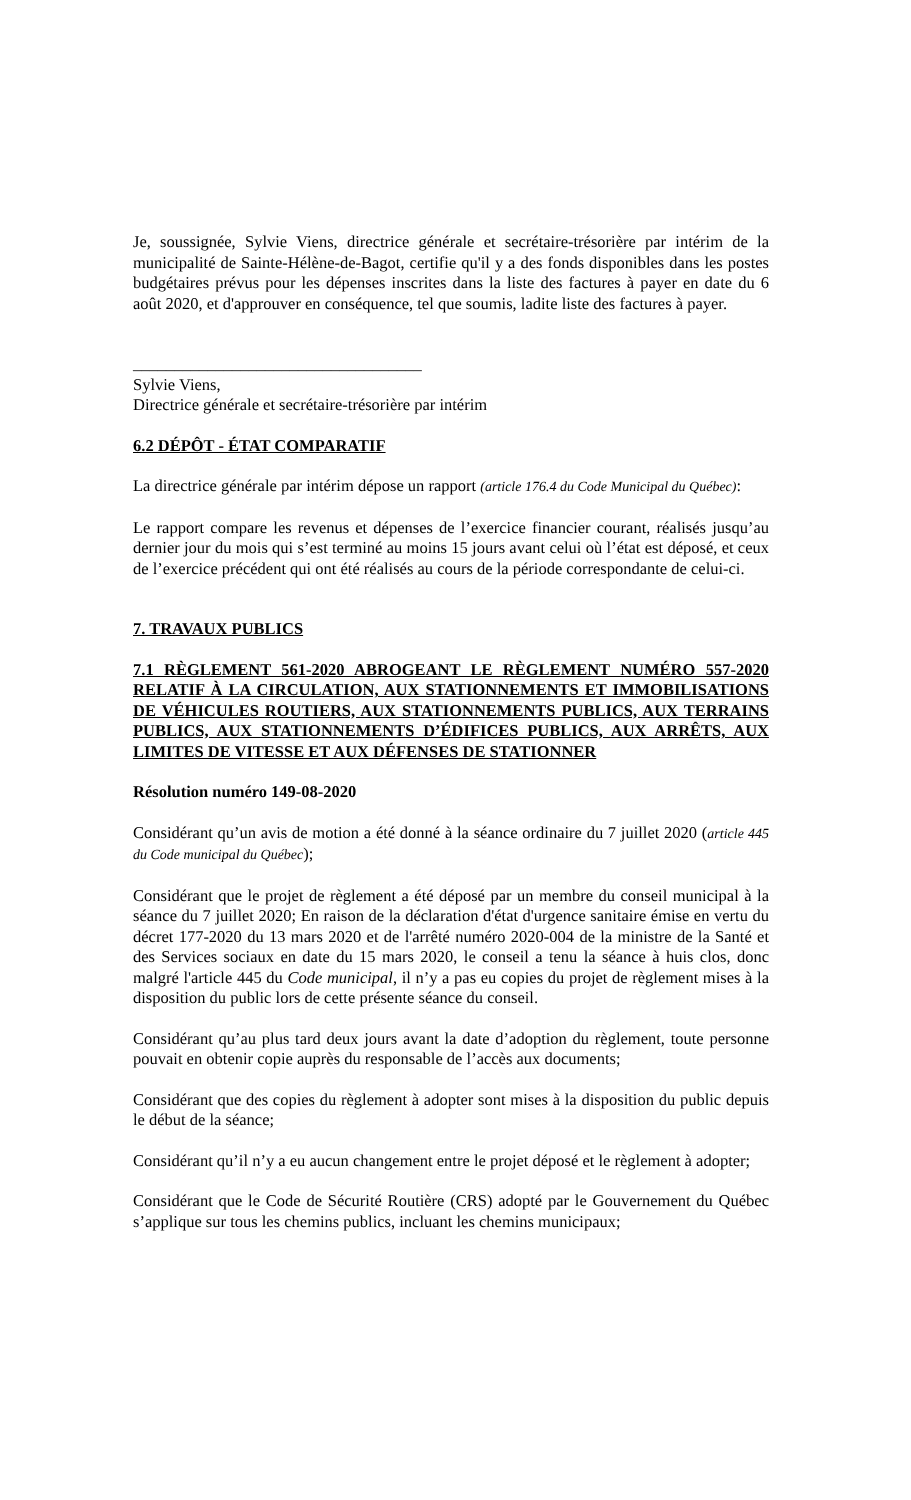Je, soussignée, Sylvie Viens, directrice générale et secrétaire-trésorière par intérim de la municipalité de Sainte-Hélène-de-Bagot, certifie qu'il y a des fonds disponibles dans les postes budgétaires prévus pour les dépenses inscrites dans la liste des factures à payer en date du 6 août 2020, et d'approuver en conséquence, tel que soumis, ladite liste des factures à payer.
___________________________________
Sylvie Viens,
Directrice générale et secrétaire-trésorière par intérim
6.2 DÉPÔT - ÉTAT COMPARATIF
La directrice générale par intérim dépose un rapport (article 176.4 du Code Municipal du Québec):
Le rapport compare les revenus et dépenses de l’exercice financier courant, réalisés jusqu’au dernier jour du mois qui s’est terminé au moins 15 jours avant celui où l’état est déposé, et ceux de l’exercice précédent qui ont été réalisés au cours de la période correspondante de celui-ci.
7. TRAVAUX PUBLICS
7.1 RÈGLEMENT 561-2020 ABROGEANT LE RÈGLEMENT NUMÉRO 557-2020 RELATIF À LA CIRCULATION, AUX STATIONNEMENTS ET IMMOBILISATIONS DE VÉHICULES ROUTIERS, AUX STATIONNEMENTS PUBLICS, AUX TERRAINS PUBLICS, AUX STATIONNEMENTS D’ÉDIFICES PUBLICS, AUX ARRÊTS, AUX LIMITES DE VITESSE ET AUX DÉFENSES DE STATIONNER
Résolution numéro 149-08-2020
Considérant qu’un avis de motion a été donné à la séance ordinaire du 7 juillet 2020 (article 445 du Code municipal du Québec);
Considérant que le projet de règlement a été déposé par un membre du conseil municipal à la séance du 7 juillet 2020; En raison de la déclaration d'état d'urgence sanitaire émise en vertu du décret 177-2020 du 13 mars 2020 et de l'arrêté numéro 2020-004 de la ministre de la Santé et des Services sociaux en date du 15 mars 2020, le conseil a tenu la séance à huis clos, donc malgré l'article 445 du Code municipal, il n’y a pas eu copies du projet de règlement mises à la disposition du public lors de cette présente séance du conseil.
Considérant qu’au plus tard deux jours avant la date d’adoption du règlement, toute personne pouvait en obtenir copie auprès du responsable de l’accès aux documents;
Considérant que des copies du règlement à adopter sont mises à la disposition du public depuis le début de la séance;
Considérant qu’il n’y a eu aucun changement entre le projet déposé et le règlement à adopter;
Considérant que le Code de Sécurité Routière (CRS) adopté par le Gouvernement du Québec s’applique sur tous les chemins publics, incluant les chemins municipaux;